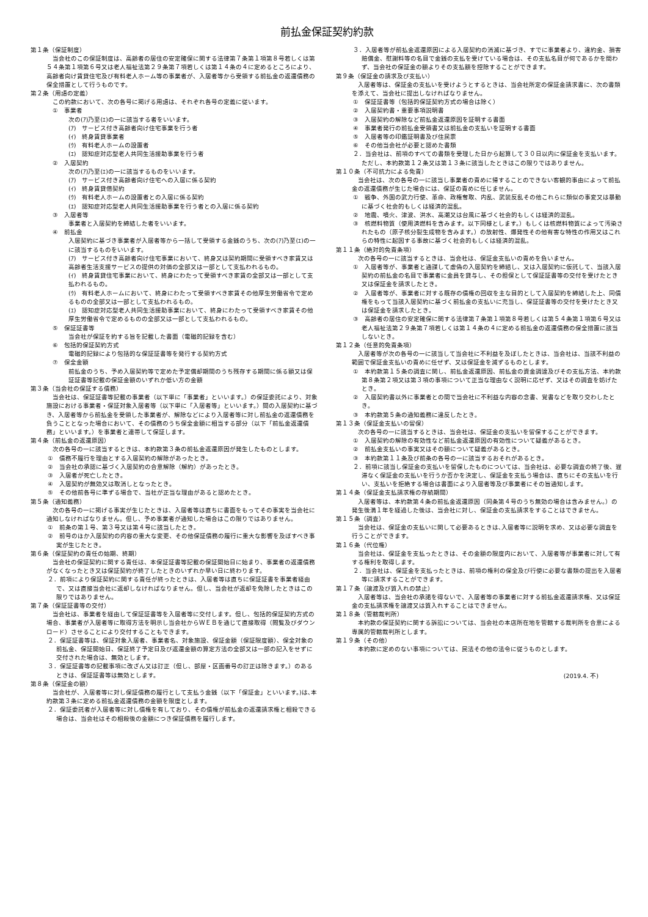前払金保証契約約款
第１条（保証制度）
当会社のこの保証制度は、高齢者の居住の安定確保に関する法律第７条第１項第８号若しくは第５４条第１項第６号又は老人福祉法第２９条第７項若しくは第１４条の４に定めるところにより、高齢者向け賃貸住宅及び有料老人ホーム等の事業者が、入居者等から受領する前払金の返還債務の保全措置として行うものです。
第２条（用語の定義）
この約款において、次の各号に掲げる用語は、それぞれ各号の定義に従います。
①　事業者
次の(ｱ)乃至(ｴ)の一に該当する者をいいます。
(ｱ)　サービス付き高齢者向け住宅事業を行う者
(ｲ)　終身賃貸事業者
(ｳ)　有料老人ホームの設置者
(ｴ)　認知症対応型老人共同生活援助事業を行う者
②　入居契約
次の(ｱ)乃至(ｴ)の一に該当するものをいいます。
(ｱ)　サービス付き高齢者向け住宅への入居に係る契約
(ｲ)　終身賃貸借契約
(ｳ)　有料老人ホームの設置者との入居に係る契約
(ｴ)　認知症対応型老人共同生活援助事業を行う者との入居に係る契約
③　入居者等
事業者と入居契約を締結した者をいいます。
④　前払金
入居契約に基づき事業者が入居者等から一括して受領する金銭のうち、次の(ｱ)乃至(ｴ)の一に該当するものをいいます。
(ｱ)　サービス付き高齢者向け住宅事業において、終身又は契約期間に受領すべき家賃又は高齢者生活支援サービスの提供の対価の全部又は一部として支払われるもの。
(ｲ)　終身賃貸住宅事業において、終身にわたって受領すべき家賃の全部又は一部として支払われるもの。
(ｳ)　有料老人ホームにおいて、終身にわたって受領すべき家賃その他厚生労働省令で定めるものの全部又は一部として支払われるもの。
(ｴ)　認知症対応型老人共同生活援助事業において、終身にわたって受領すべき家賃その他厚生労働省令で定めるものの全部又は一部として支払われるもの。
⑤　保証証書等
当会社が保証を約する旨を記載した書面（電磁的記録を含む）
⑥　包括的保証契約方式
電磁的記録により包括的な保証証書等を発行する契約方式
⑦　保全金額
前払金のうち、予め入居契約等で定めた予定償却期間のうち残存する期間に係る額又は保証証書等記載の保証金額のいずれか低い方の金額
第３条（当会社の保証する債務）
当会社は、保証証書等記載の事業者（以下単に「事業者」といいます。）の保証委託により、対象施設における事業者・保証対象入居者等（以下単に「入居者等」といいます。）間の入居契約に基づき、入居者等から前払金を受領した事業者が、解除などにより入居者等に対し前払金の返還債務を負うこととなった場合において、その債務のうち保全金額に相当する部分（以下「前払金返還債務」といいます。）を事業者と連帯して保証します。
第４条（前払金の返還原因）
次の各号の一に該当するときは、本約款第３条の前払金返還原因が発生したものとします。
①　債務不履行を理由とする入居契約の解除があったとき。
②　当会社の承認に基づく入居契約の合意解除（解約）があったとき。
③　入居者が死亡したとき。
④　入居契約が無効又は取消しとなったとき。
⑤　その他前各号に準ずる場合で、当社が正当な理由があると認めたとき。
第５条（通知義務）
次の各号の一に掲げる事実が生じたときは、入居者等は直ちに書面をもってその事実を当会社に通知しなければなりません。但し、予め事業者が通知した場合はこの限りではありません。
①　前条の第１号、第３号又は第４号に該当したとき。
②　前号のほか入居契約の内容の重大な変更、その他保証債務の履行に重大な影響を及ぼすべき事実が生じたとき。
第６条（保証契約の責任の始期、終期）
当会社の保証契約に関する責任は、本保証証書等記載の保証開始日に始まり、事業者の返還債務がなくなったとき又は保証契約が終了したときのいずれか早い日に終わります。
２．前項により保証契約に関する責任が終ったときは、入居者等は直ちに保証証書を事業者経由で、又は直接当会社に返却しなければなりません。但し、当会社が返却を免除したときはこの限りではありません。
第７条（保証証書等の交付）
当会社は、事業者を経由して保証証書等を入居者等に交付します。但し、包括的保証契約方式の場合、事業者が入居者等に取得方法を明示し当会社からＷＥＢを通じて直接取得（閲覧及びダウンロード）させることにより交付することもできます。
２．保証証書等は、保証対象入居者、事業者名、対象施設、保証金額（保証限度額）、保全対象の前払金、保証開始日、保証終了予定日及び返還金額の算定方法の全部又は一部の記入をせずに交付された場合は、無効とします。
３．保証証書等の記載事項に改ざん又は訂正（但し、部屋・区画番号の訂正は除きます。）のあるときは、保証証書等は無効とします。
第８条（保証金の額）
当会社が、入居者等に対し保証債務の履行として支払う金銭（以下「保証金」といいます。)は､本約款第３条に定める前払金返還債務の金額を限度とします。
２．保証委託者が入居者等に対し債権を有しており、その債権が前払金の返還請求権と相殺できる場合は、当会社はその相殺後の金額につき保証債務を履行します。
３．入居者等が前払金返還原因による入居契約の消滅に基づき、すでに事業者より、違約金、損害賠償金、慰謝料等の名目で金銭の支払を受けている場合は、その支払名目が何であるかを問わず、当会社の保証金の額よりその支払額を控除することができます。
第９条（保証金の請求及び支払い）
入居者等は、保証金の支払いを受けようとするときは、当会社所定の保証金請求書に、次の書類を添えて、当会社に提出しなければなりません。
①　保証証書等（包括的保証契約方式の場合は除く）
②　入居契約書・重要事項説明書
③　入居契約の解除など前払金返還原因を証明する書面
④　事業者発行の前払金受領書又は前払金の支払いを証明する書面
⑤　入居者等の印鑑証明書及び住民票
⑥　その他当会社が必要と認めた書類
２．当会社は、前項のすべての書類を受理した日から起算して３０日以内に保証金を支払います。ただし、本約款第１２条又は第１３条に該当したときはこの限りではありません。
第１０条（不可抗力による免責）
当会社は、次の各号の一に該当し事業者の責めに帰することのできない客観的事由によって前払金の返還債務が生じた場合には、保証の責めに任じません。
①　戦争、外国の武力行使、革命、政権奪取、内乱、武装反乱その他これらに類似の事変又は暴動に基づく社会的もしくは経済的混乱。
②　地震、噴火、津波、洪水、高潮又は台風に基づく社会的もしくは経済的混乱。
③　核燃料物質（使用済燃料を含みます。以下同様とします。）もしくは核燃料物質によって汚染されたもの（原子核分裂生成物を含みます。）の放射性、爆発性その他有害な特性の作用又はこれらの特性に起因する事故に基づく社会的もしくは経済的混乱。
第１１条（絶対的免責条項）
次の各号の一に該当するときは、当会社は、保証金支払いの責めを負いません。
①　入居者等が、事業者と通謀して虚偽の入居契約を締結し、又は入居契約に仮託して、当該入居契約の前払金の名目で事業者に金員を貸与し、その担保として保証証書等の交付を受けたとき又は保証金を請求したとき。
②　入居者等が、事業者に対する既存の債権の回収を主な目的として入居契約を締結した上、同債権をもって当該入居契約に基づく前払金の支払いに充当し、保証証書等の交付を受けたとき又は保証金を請求したとき。
③　高齢者の居住の安定確保に関する法律第７条第１項第８号若しくは第５４条第１項第６号又は老人福祉法第２９条第７項若しくは第１４条の４に定める前払金の返還債務の保全措置に該当しないとき。
第１２条（任意的免責条項）
入居者等が次の各号の一に該当して当会社に不利益を及ぼしたときは、当会社は、当該不利益の範囲で保証金支払いの責めに任ぜず、又は保証金を減ずるものとします。
①　本約款第１５条の調査に関し、前払金返還原因、前払金の資金調達及びその支払方法、本約款第８条第２項又は第３項の事項について正当な理由なく説明に応ぜず、又はその調査を妨げたとき。
②　入居契約書以外に事業者との間で当会社に不利益な内容の念書、覚書などを取り交わしたとき。
③　本約款第５条の通知義務に違反したとき。
第１３条（保証金支払いの留保）
次の各号の一に該当するときは、当会社は、保証金の支払いを留保することができます。
①　入居契約の解除の有効性など前払金返還原因の有効性について疑義があるとき。
②　前払金支払いの事実又はその額について疑義があるとき。
③　本約款第１１条及び前条の各号の一に該当するおそれがあるとき。
２．前項に該当し保証金の支払いを留保したものについては、当会社は、必要な調査の終了後、遅滞なく保証金の支払いを行うか否かを決定し、保証金を支払う場合は、直ちにその支払いを行い、支払いを拒絶する場合は書面により入居者等及び事業者にその旨通知します。
第１４条（保証金支払請求権の存続期間）
入居者等は、本約款第４条の前払金返還原因（同条第４号のうち無効の場合は含みません。）の発生後満１年を経過した後は、当会社に対し、保証金の支払請求をすることはできません。
第１５条（調査）
当会社は、保証金の支払いに関して必要あるときは､入居者等に説明を求め、又は必要な調査を行うことができます。
第１６条（代位権）
当会社は、保証金を支払ったときは、その金額の限度内において、入居者等が事業者に対して有する権利を取得します。
２．当会社は、保証金を支払ったときは、前項の権利の保全及び行使に必要な書類の提出を入居者等に請求することができます。
第１７条（譲渡及び質入れの禁止）
入居者等は、当会社の承諾を得ないで、入居者等の事業者に対する前払金返還請求権、又は保証金の支払請求権を譲渡又は質入れすることはできません。
第１８条（管轄裁判所）
本約款の保証契約に関する訴訟については、当会社の本店所在地を管轄する裁判所を合意による専属的管轄裁判所とします。
第１９条（その他）
本約款に定めのない事項については、民法その他の法令に従うものとします。
(2019.4. 不)